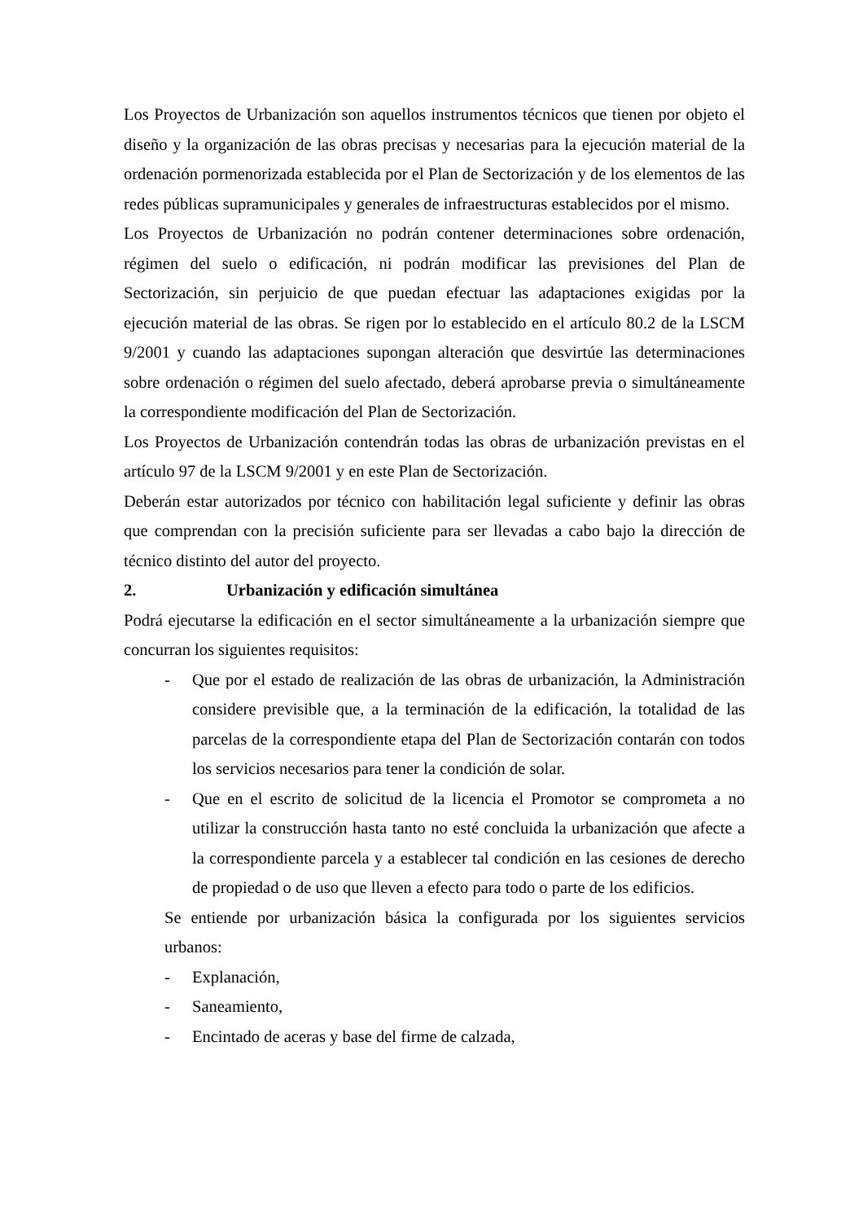Los Proyectos de Urbanización son aquellos instrumentos técnicos que tienen por objeto el diseño y la organización de las obras precisas y necesarias para la ejecución material de la ordenación pormenorizada establecida por el Plan de Sectorización y de los elementos de las redes públicas supramunicipales y generales de infraestructuras establecidos por el mismo.
Los Proyectos de Urbanización no podrán contener determinaciones sobre ordenación, régimen del suelo o edificación, ni podrán modificar las previsiones del Plan de Sectorización, sin perjuicio de que puedan efectuar las adaptaciones exigidas por la ejecución material de las obras. Se rigen por lo establecido en el artículo 80.2 de la LSCM 9/2001 y cuando las adaptaciones supongan alteración que desvirtúe las determinaciones sobre ordenación o régimen del suelo afectado, deberá aprobarse previa o simultáneamente la correspondiente modificación del Plan de Sectorización.
Los Proyectos de Urbanización contendrán todas las obras de urbanización previstas en el artículo 97 de la LSCM 9/2001 y en este Plan de Sectorización.
Deberán estar autorizados por técnico con habilitación legal suficiente y definir las obras que comprendan con la precisión suficiente para ser llevadas a cabo bajo la dirección de técnico distinto del autor del proyecto.
2. Urbanización y edificación simultánea
Podrá ejecutarse la edificación en el sector simultáneamente a la urbanización siempre que concurran los siguientes requisitos:
- Que por el estado de realización de las obras de urbanización, la Administración considere previsible que, a la terminación de la edificación, la totalidad de las parcelas de la correspondiente etapa del Plan de Sectorización contarán con todos los servicios necesarios para tener la condición de solar.
- Que en el escrito de solicitud de la licencia el Promotor se comprometa a no utilizar la construcción hasta tanto no esté concluida la urbanización que afecte a la correspondiente parcela y a establecer tal condición en las cesiones de derecho de propiedad o de uso que lleven a efecto para todo o parte de los edificios.
Se entiende por urbanización básica la configurada por los siguientes servicios urbanos:
- Explanación,
- Saneamiento,
- Encintado de aceras y base del firme de calzada,